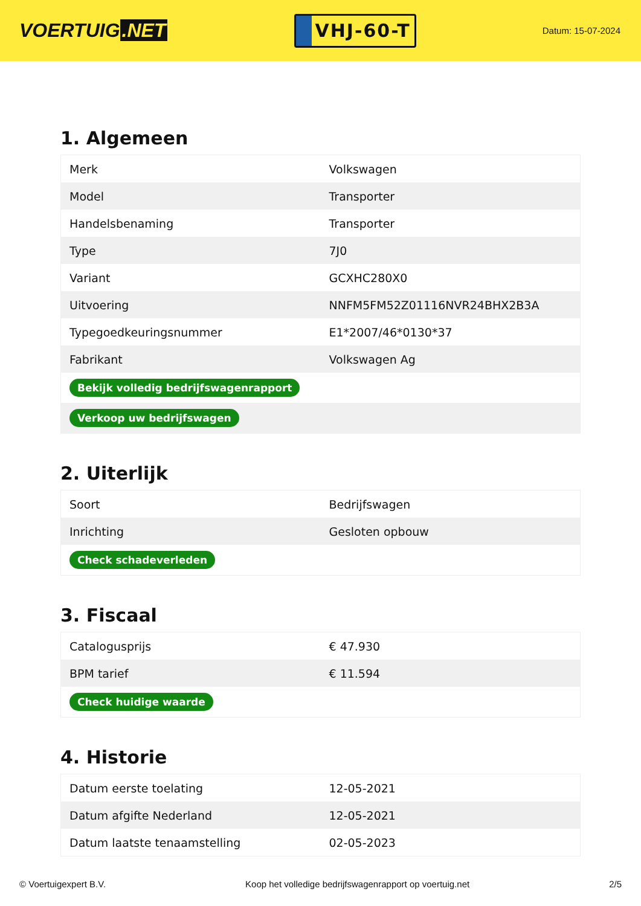VOERTUIG.NET
VHJ-60-T
Datum: 15-07-2024
1. Algemeen
| Merk | Volkswagen |
| Model | Transporter |
| Handelsbenaming | Transporter |
| Type | 7J0 |
| Variant | GCXHC280X0 |
| Uitvoering | NNFM5FM52Z01116NVR24BHX2B3A |
| Typegoedkeuringsnummer | E1*2007/46*0130*37 |
| Fabrikant | Volkswagen Ag |
| Bekijk volledig bedrijfswagenrapport | |
| Verkoop uw bedrijfswagen | |
2. Uiterlijk
| Soort | Bedrijfswagen |
| Inrichting | Gesloten opbouw |
| Check schadeverleden | |
3. Fiscaal
| Catalogusprijs | € 47.930 |
| BPM tarief | € 11.594 |
| Check huidige waarde | |
4. Historie
| Datum eerste toelating | 12-05-2021 |
| Datum afgifte Nederland | 12-05-2021 |
| Datum laatste tenaamstelling | 02-05-2023 |
© Voertuigexpert B.V. Koop het volledige bedrijfswagenrapport op voertuig.net 2/5